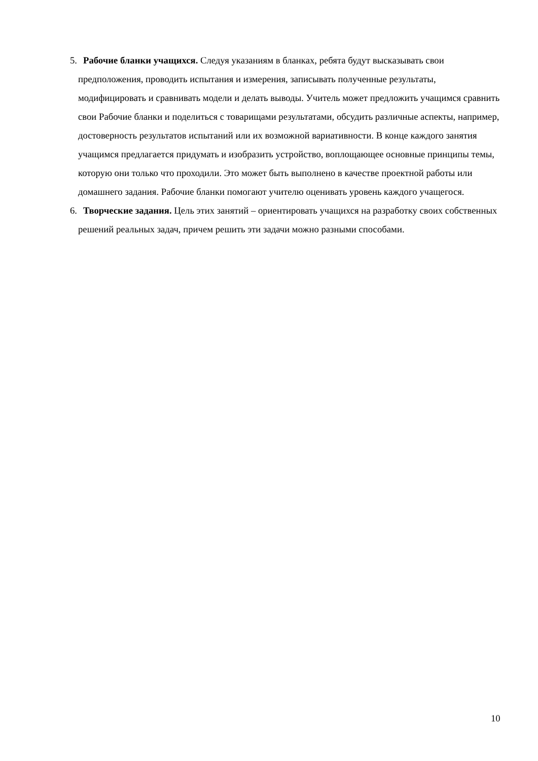5. Рабочие бланки учащихся. Следуя указаниям в бланках, ребята будут высказывать свои предположения, проводить испытания и измерения, записывать полученные результаты, модифицировать и сравнивать модели и делать выводы. Учитель может предложить учащимся сравнить свои Рабочие бланки и поделиться с товарищами результатами, обсудить различные аспекты, например, достоверность результатов испытаний или их возможной вариативности. В конце каждого занятия учащимся предлагается придумать и изобразить устройство, воплощающее основные принципы темы, которую они только что проходили. Это может быть выполнено в качестве проектной работы или домашнего задания. Рабочие бланки помогают учителю оценивать уровень каждого учащегося.
6. Творческие задания. Цель этих занятий – ориентировать учащихся на разработку своих собственных решений реальных задач, причем решить эти задачи можно разными способами.
10